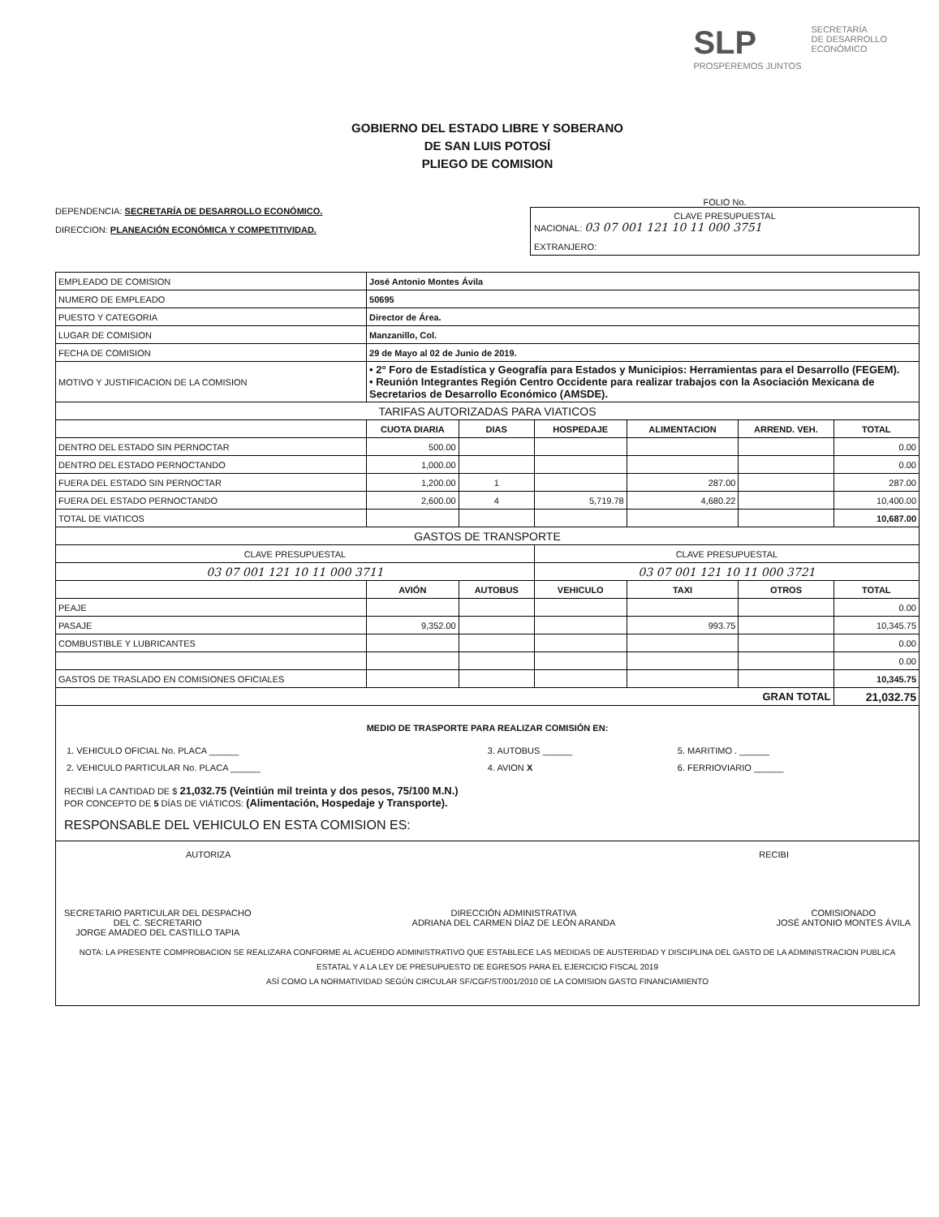SLP
PROSPEREMOS JUNTOS
SECRETARÍA
DE DESARROLLO
ECONÓMICO
GOBIERNO DEL ESTADO LIBRE Y SOBERANO
DE SAN LUIS POTOSÍ
PLIEGO DE COMISION
DEPENDENCIA: SECRETARÍA DE DESARROLLO ECONÓMICO.
DIRECCION: PLANEACIÓN ECONÓMICA Y COMPETITIVIDAD.
FOLIO No.
CLAVE PRESUPUESTAL
NACIONAL: 03 07 001 121 10 11 000 3751
EXTRANJERO:
| EMPLEADO DE COMISION | José Antonio Montes Ávila | | | | | |
| NUMERO DE EMPLEADO | 50695 | | | | | |
| PUESTO Y CATEGORIA | Director de Área. | | | | | |
| LUGAR DE COMISION | Manzanillo, Col. | | | | | |
| FECHA DE COMISION | 29 de Mayo al 02 de Junio de 2019. | | | | | |
| MOTIVO Y JUSTIFICACION DE LA COMISION | • 2° Foro de Estadística y Geografía para Estados y Municipios: Herramientas para el Desarrollo (FEGEM). • Reunión Integrantes Región Centro Occidente para realizar trabajos con la Asociación Mexicana de Secretarios de Desarrollo Económico (AMSDE). | | | | | |
| TARIFAS AUTORIZADAS PARA VIATICOS | | | | | | |
| | CUOTA DIARIA | DIAS | HOSPEDAJE | ALIMENTACION | ARREND. VEH. | TOTAL |
| DENTRO DEL ESTADO SIN PERNOCTAR | 500.00 | | | | | 0.00 |
| DENTRO DEL ESTADO PERNOCTANDO | 1,000.00 | | | | | 0.00 |
| FUERA DEL ESTADO SIN PERNOCTAR | 1,200.00 | 1 | | 287.00 | | 287.00 |
| FUERA DEL ESTADO PERNOCTANDO | 2,600.00 | 4 | 5,719.78 | 4,680.22 | | 10,400.00 |
| TOTAL DE VIATICOS | | | | | | 10,687.00 |
| GASTOS DE TRANSPORTE | | | | | | |
| CLAVE PRESUPUESTAL | | | CLAVE PRESUPUESTAL | | | |
| 03 07 001 121 10 11 000 3711 | | | 03 07 001 121 10 11 000 3721 | | | |
| | AVIÓN | AUTOBUS | VEHICULO | TAXI | OTROS | TOTAL |
| PEAJE | | | | | | 0.00 |
| PASAJE | 9,352.00 | | | 993.75 | | 10,345.75 |
| COMBUSTIBLE Y LUBRICANTES | | | | | | 0.00 |
| | | | | | | 0.00 |
| GASTOS DE TRASLADO EN COMISIONES OFICIALES | | | | | | 10,345.75 |
| GRAN TOTAL | | | | | | 21,032.75 |
MEDIO DE TRASPORTE PARA REALIZAR COMISIÓN EN:
| 1. VEHICULO OFICIAL No. PLACA ______ | 3. AUTOBUS ______ | 5. MARITIMO . ______ |
| 2. VEHICULO PARTICULAR No. PLACA ______ | 4. AVION X | 6. FERRIOVIARIO ______ |
RECIBÍ LA CANTIDAD DE $ 21,032.75 (Veintiún mil treinta y dos pesos, 75/100 M.N.)
POR CONCEPTO DE 5 DÍAS DE VIÁTICOS: (Alimentación, Hospedaje y Transporte).
RESPONSABLE DEL VEHICULO EN ESTA COMISION ES:
AUTORIZA RECIBI
SECRETARIO PARTICULAR DEL DESPACHO
DEL C. SECRETARIO
JORGE AMADEO DEL CASTILLO TAPIA
DIRECCIÓN ADMINISTRATIVA
ADRIANA DEL CARMEN DÍAZ DE LEÓN ARANDA
COMISIONADO
JOSÉ ANTONIO MONTES ÁVILA
NOTA: LA PRESENTE COMPROBACION SE REALIZARA CONFORME AL ACUERDO ADMINISTRATIVO QUE ESTABLECE LAS MEDIDAS DE AUSTERIDAD Y DISCIPLINA DEL GASTO DE LA ADMINISTRACION PUBLICA ESTATAL Y A LA LEY DE PRESUPUESTO DE EGRESOS PARA EL EJERCICIO FISCAL 2019
ASÍ COMO LA NORMATIVIDAD SEGÚN CIRCULAR SF/CGF/ST/001/2010 DE LA COMISION GASTO FINANCIAMIENTO